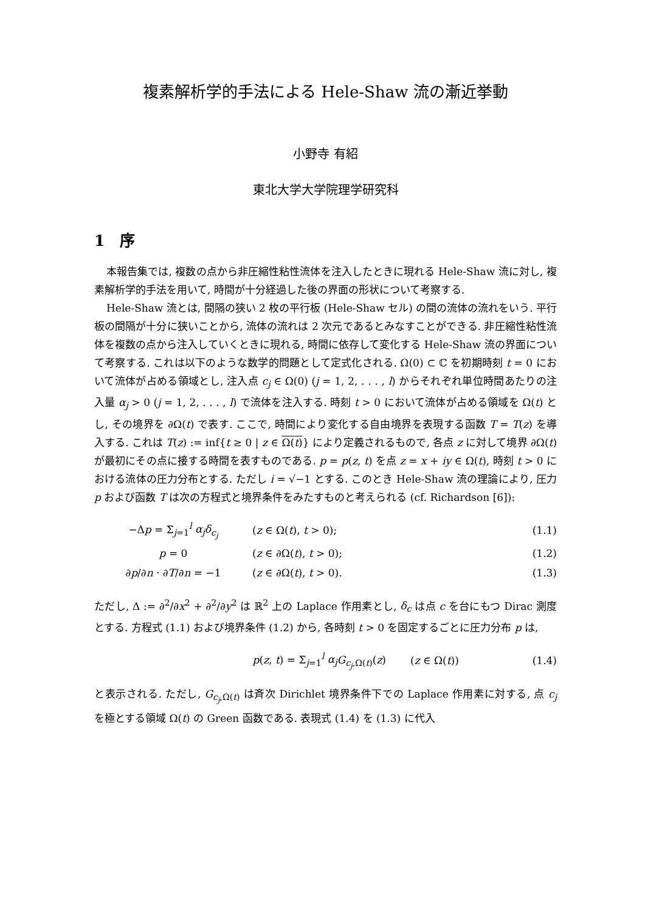複素解析学的手法による Hele-Shaw 流の漸近挙動
小野寺 有紹
東北大学大学院理学研究科
1　序
本報告集では, 複数の点から非圧縮性粘性流体を注入したときに現れる Hele-Shaw 流に対し, 複素解析学的手法を用いて, 時間が十分経過した後の界面の形状について考察する.
Hele-Shaw 流とは, 間隔の狭い 2 枚の平行板 (Hele-Shaw セル) の間の流体の流れをいう. 平行板の間隔が十分に狭いことから, 流体の流れは 2 次元であるとみなすことができる. 非圧縮性粘性流体を複数の点から注入していくときに現れる, 時間に依存して変化する Hele-Shaw 流の界面について考察する. これは以下のような数学的問題として定式化される. Ω(0) ⊂ ℂ を初期時刻 t = 0 において流体が占める領域とし, 注入点 c<sub>j</sub> ∈ Ω(0) (j = 1, 2, . . . , l) からそれぞれ単位時間あたりの注入量 α<sub>j</sub> > 0 (j = 1, 2, . . . , l) で流体を注入する. 時刻 t > 0 において流体が占める領域を Ω(t) とし, その境界を ∂Ω(t) で表す. ここで, 時間により変化する自由境界を表現する函数 T = T(z) を導入する. これは T(z) := inf{t ≥ 0 | z ∈ Ω(t)} により定義されるもので, 各点 z に対して境界 ∂Ω(t) が最初にその点に接する時間を表すものである. p = p(z, t) を点 z = x + iy ∈ Ω(t), 時刻 t > 0 における流体の圧力分布とする. ただし i = √−1 とする. このとき Hele-Shaw 流の理論により, 圧力 p および函数 T は次の方程式と境界条件をみたすものと考えられる (cf. Richardson [6]):
| −Δ p = Σ<sub>j=1</sub><sup>l</sup> α<sub>j</sub> δ<sub>c<sub>j</sub></sub> | ( z ∈ Ω( t ), t > 0); | (1.1) |
| p = 0 | ( z ∈ ∂Ω( t ), t > 0); | (1.2) |
| ∂ p /∂ n · ∂ T /∂ n = −1 | ( z ∈ ∂Ω( t ), t > 0). | (1.3) |
ただし, Δ := ∂<sup>2</sup>/∂x<sup>2</sup> + ∂<sup>2</sup>/∂y<sup>2</sup> は ℝ<sup>2</sup> 上の Laplace 作用素とし, δ<sub>c</sub> は点 c を台にもつ Dirac 測度とする. 方程式 (1.1) および境界条件 (1.2) から, 各時刻 t > 0 を固定するごとに圧力分布 p は,
| p ( z , t ) = Σ<sub>j=1</sub><sup>l</sup> α<sub>j</sub> G<sub>c<sub>j</sub>,Ω(t)</sub>( z ) | ( z ∈ Ω( t )) | (1.4) |
と表示される. ただし, G<sub>c<sub>j</sub>,Ω(t)</sub> は斉次 Dirichlet 境界条件下での Laplace 作用素に対する, 点 c<sub>j</sub> を極とする領域 Ω(t) の Green 函数である. 表現式 (1.4) を (1.3) に代入